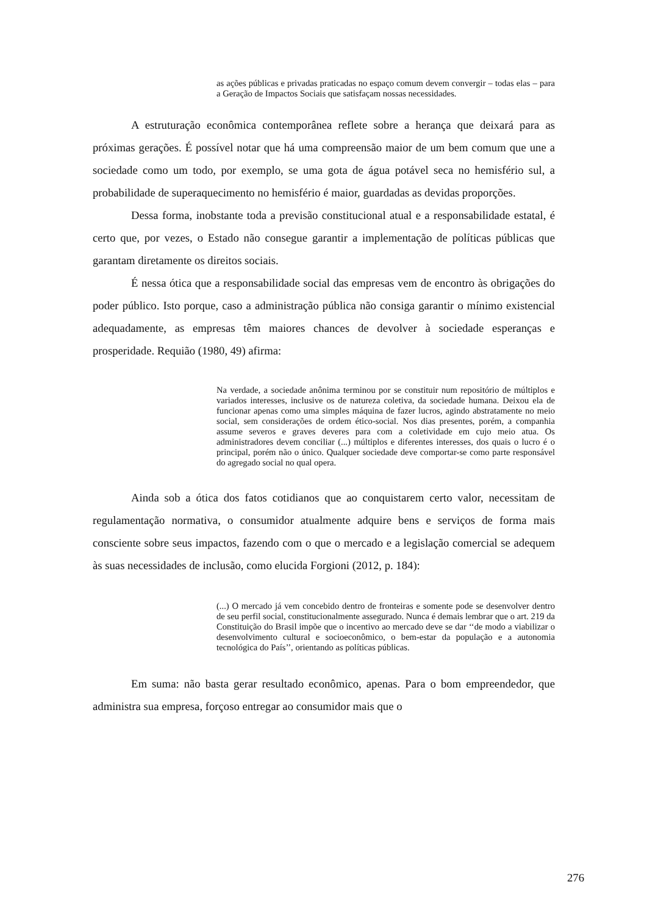as ações públicas e privadas praticadas no espaço comum devem convergir – todas elas – para a Geração de Impactos Sociais que satisfaçam nossas necessidades.
A estruturação econômica contemporânea reflete sobre a herança que deixará para as próximas gerações. É possível notar que há uma compreensão maior de um bem comum que une a sociedade como um todo, por exemplo, se uma gota de água potável seca no hemisfério sul, a probabilidade de superaquecimento no hemisfério é maior, guardadas as devidas proporções.
Dessa forma, inobstante toda a previsão constitucional atual e a responsabilidade estatal, é certo que, por vezes, o Estado não consegue garantir a implementação de políticas públicas que garantam diretamente os direitos sociais.
É nessa ótica que a responsabilidade social das empresas vem de encontro às obrigações do poder público. Isto porque, caso a administração pública não consiga garantir o mínimo existencial adequadamente, as empresas têm maiores chances de devolver à sociedade esperanças e prosperidade. Requião (1980, 49) afirma:
Na verdade, a sociedade anônima terminou por se constituir num repositório de múltiplos e variados interesses, inclusive os de natureza coletiva, da sociedade humana. Deixou ela de funcionar apenas como uma simples máquina de fazer lucros, agindo abstratamente no meio social, sem considerações de ordem ético-social. Nos dias presentes, porém, a companhia assume severos e graves deveres para com a coletividade em cujo meio atua. Os administradores devem conciliar (...) múltiplos e diferentes interesses, dos quais o lucro é o principal, porém não o único. Qualquer sociedade deve comportar-se como parte responsável do agregado social no qual opera.
Ainda sob a ótica dos fatos cotidianos que ao conquistarem certo valor, necessitam de regulamentação normativa, o consumidor atualmente adquire bens e serviços de forma mais consciente sobre seus impactos, fazendo com o que o mercado e a legislação comercial se adequem às suas necessidades de inclusão, como elucida Forgioni (2012, p. 184):
(...) O mercado já vem concebido dentro de fronteiras e somente pode se desenvolver dentro de seu perfil social, constitucionalmente assegurado. Nunca é demais lembrar que o art. 219 da Constituição do Brasil impõe que o incentivo ao mercado deve se dar ‘‘de modo a viabilizar o desenvolvimento cultural e socioeconômico, o bem-estar da população e a autonomia tecnológica do País’’, orientando as políticas públicas.
Em suma: não basta gerar resultado econômico, apenas. Para o bom empreendedor, que administra sua empresa, forçoso entregar ao consumidor mais que o
276